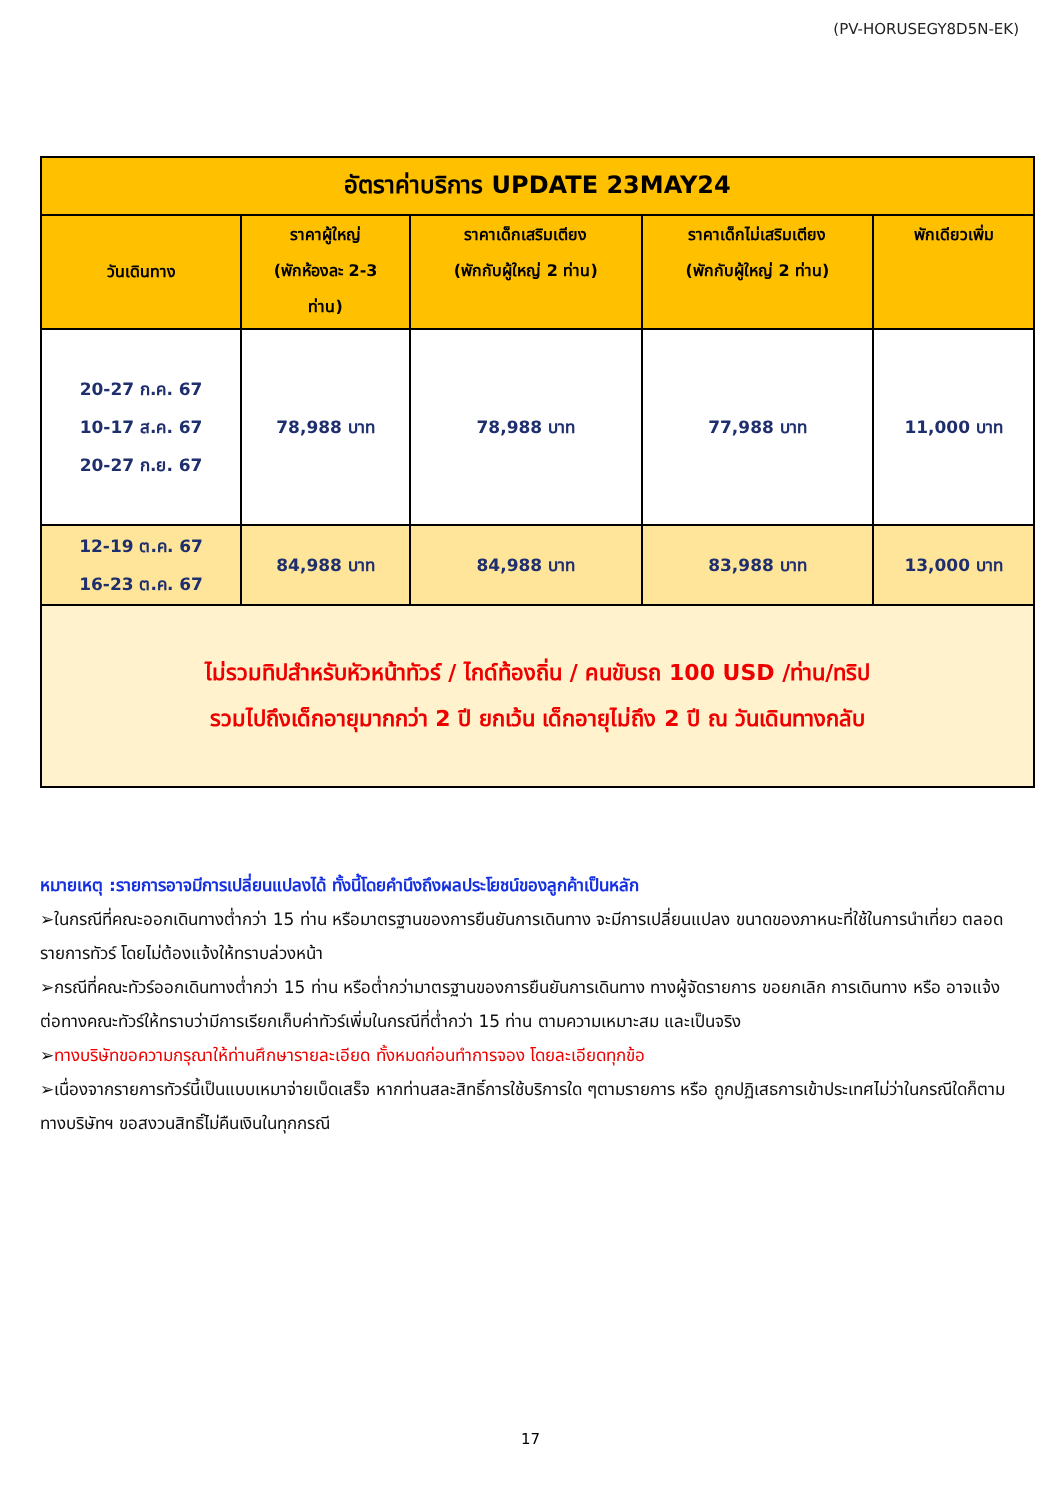(PV-HORUSEGY8D5N-EK)
| อัตราค่าบริการ UPDATE 23MAY24 | | | | |
| วันเดินทาง | ราคาผู้ใหญ่ (พักห้องละ 2-3 ท่าน) | ราคาเด็กเสริมเตียง (พักกับผู้ใหญ่ 2 ท่าน) | ราคาเด็กไม่เสริมเตียง (พักกับผู้ใหญ่ 2 ท่าน) | พักเดียวเพิ่ม |
| 20-27 ก.ค. 67 10-17 ส.ค. 67 20-27 ก.ย. 67 | 78,988 บาท | 78,988 บาท | 77,988 บาท | 11,000 บาท |
| 12-19 ต.ค. 67 16-23 ต.ค. 67 | 84,988 บาท | 84,988 บาท | 83,988 บาท | 13,000 บาท |
| ไม่รวมทิปสำหรับหัวหน้าทัวร์ / ไกด์ท้องถิ่น / คนขับรถ 100 USD /ท่าน/ทริป รวมไปถึงเด็กอายุมากกว่า 2 ปี ยกเว้น เด็กอายุไม่ถึง 2 ปี ณ วันเดินทางกลับ | | | | |
หมายเหตุ :รายการอาจมีการเปลี่ยนแปลงได้ ทั้งนี้โดยคำนึงถึงผลประโยชน์ของลูกค้าเป็นหลัก
➢ในกรณีที่คณะออกเดินทางต่ำกว่า 15 ท่าน หรือมาตรฐานของการยืนยันการเดินทาง จะมีการเปลี่ยนแปลง ขนาดของภาหนะที่ใช้ในการนำเที่ยว ตลอดรายการทัวร์ โดยไม่ต้องแจ้งให้ทราบล่วงหน้า
➢กรณีที่คณะทัวร์ออกเดินทางต่ำกว่า 15 ท่าน หรือต่ำกว่ามาตรฐานของการยืนยันการเดินทาง ทางผู้จัดรายการ ขอยกเลิก การเดินทาง หรือ อาจแจ้งต่อทางคณะทัวร์ให้ทราบว่ามีการเรียกเก็บค่าทัวร์เพิ่มในกรณีที่ต่ำกว่า 15 ท่าน ตามความเหมาะสม และเป็นจริง
➢ทางบริษัทขอความกรุณาให้ท่านศึกษารายละเอียด ทั้งหมดก่อนทำการจอง โดยละเอียดทุกข้อ
➢เนื่องจากรายการทัวร์นี้เป็นแบบเหมาจ่ายเบ็ดเสร็จ หากท่านสละสิทธิ์การใช้บริการใด ๆตามรายการ หรือ ถูกปฏิเสธการเข้าประเทศไม่ว่าในกรณีใดก็ตาม ทางบริษัทฯ ขอสงวนสิทธิ์ไม่คืนเงินในทุกกรณี
17